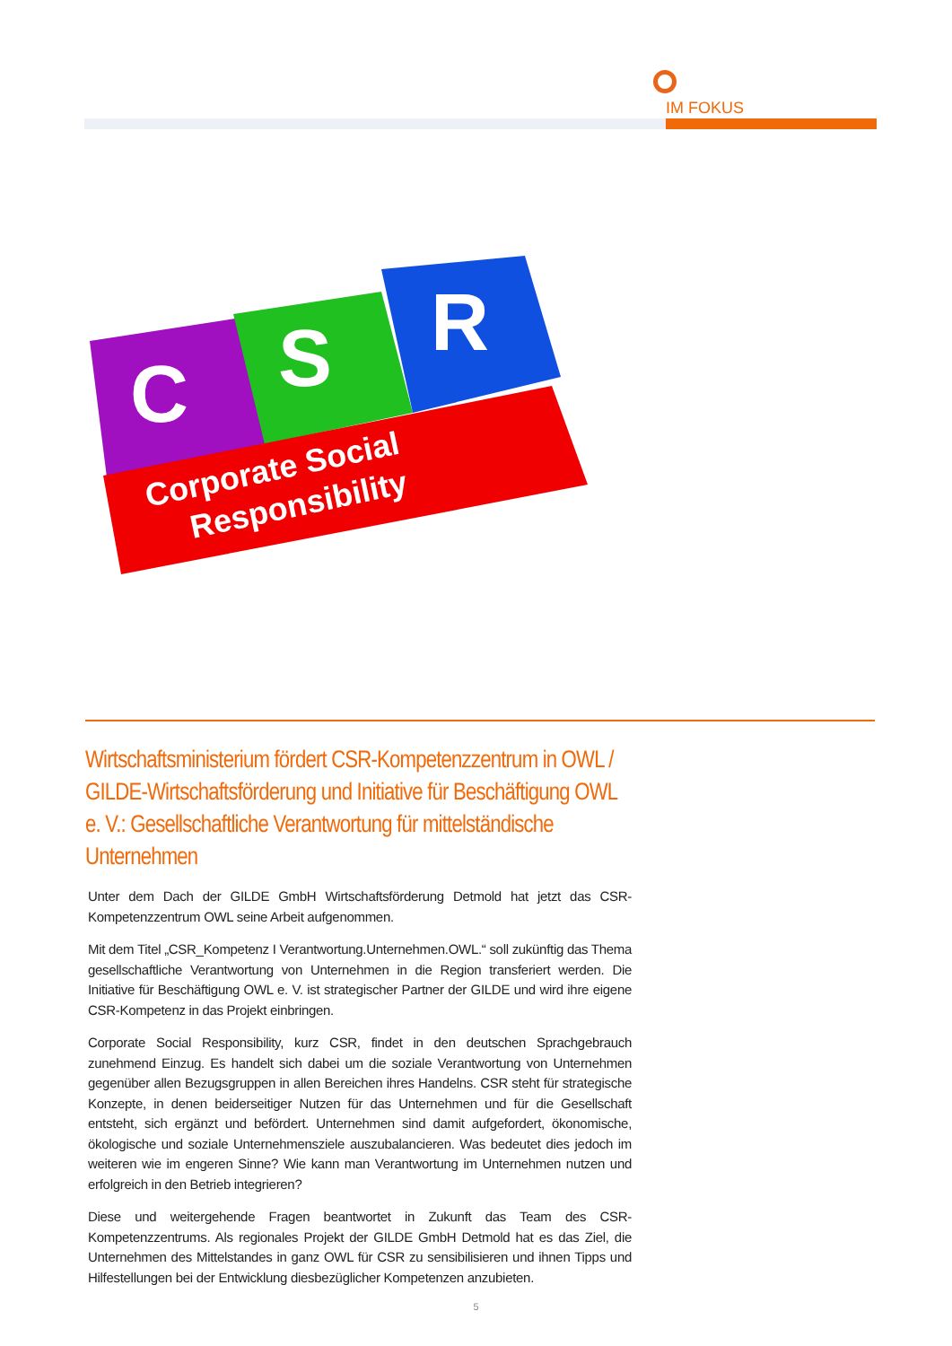IM FOKUS
C
S
R
Corporate Social
Responsibility
Wirtschaftsministerium fördert CSR-Kompetenzzentrum in OWL / GILDE-Wirtschaftsförderung und Initiative für Beschäftigung OWL e. V.: Gesellschaftliche Verantwortung für mittelständische Unternehmen
Unter dem Dach der GILDE GmbH Wirtschaftsförderung Detmold hat jetzt das CSR-Kompetenzzentrum OWL seine Arbeit aufgenommen.
Mit dem Titel „CSR_Kompetenz I Verantwortung.Unternehmen.OWL.“ soll zukünftig das Thema gesellschaftliche Verantwortung von Unternehmen in die Region transferiert werden. Die Initiative für Beschäftigung OWL e. V. ist strategischer Partner der GILDE und wird ihre eigene CSR-Kompetenz in das Projekt einbringen.
Corporate Social Responsibility, kurz CSR, findet in den deutschen Sprachgebrauch zunehmend Einzug. Es handelt sich dabei um die soziale Verantwortung von Unternehmen gegenüber allen Bezugsgruppen in allen Bereichen ihres Handelns. CSR steht für strategische Konzepte, in denen beiderseitiger Nutzen für das Unternehmen und für die Gesellschaft entsteht, sich ergänzt und befördert. Unternehmen sind damit aufgefordert, ökonomische, ökologische und soziale Unternehmensziele auszubalancieren. Was bedeutet dies jedoch im weiteren wie im engeren Sinne? Wie kann man Verantwortung im Unternehmen nutzen und erfolgreich in den Betrieb integrieren?
Diese und weitergehende Fragen beantwortet in Zukunft das Team des CSR-Kompetenzzentrums. Als regionales Projekt der GILDE GmbH Detmold hat es das Ziel, die Unternehmen des Mittelstandes in ganz OWL für CSR zu sensibilisieren und ihnen Tipps und Hilfestellungen bei der Entwicklung diesbezüglicher Kompetenzen anzubieten.
5